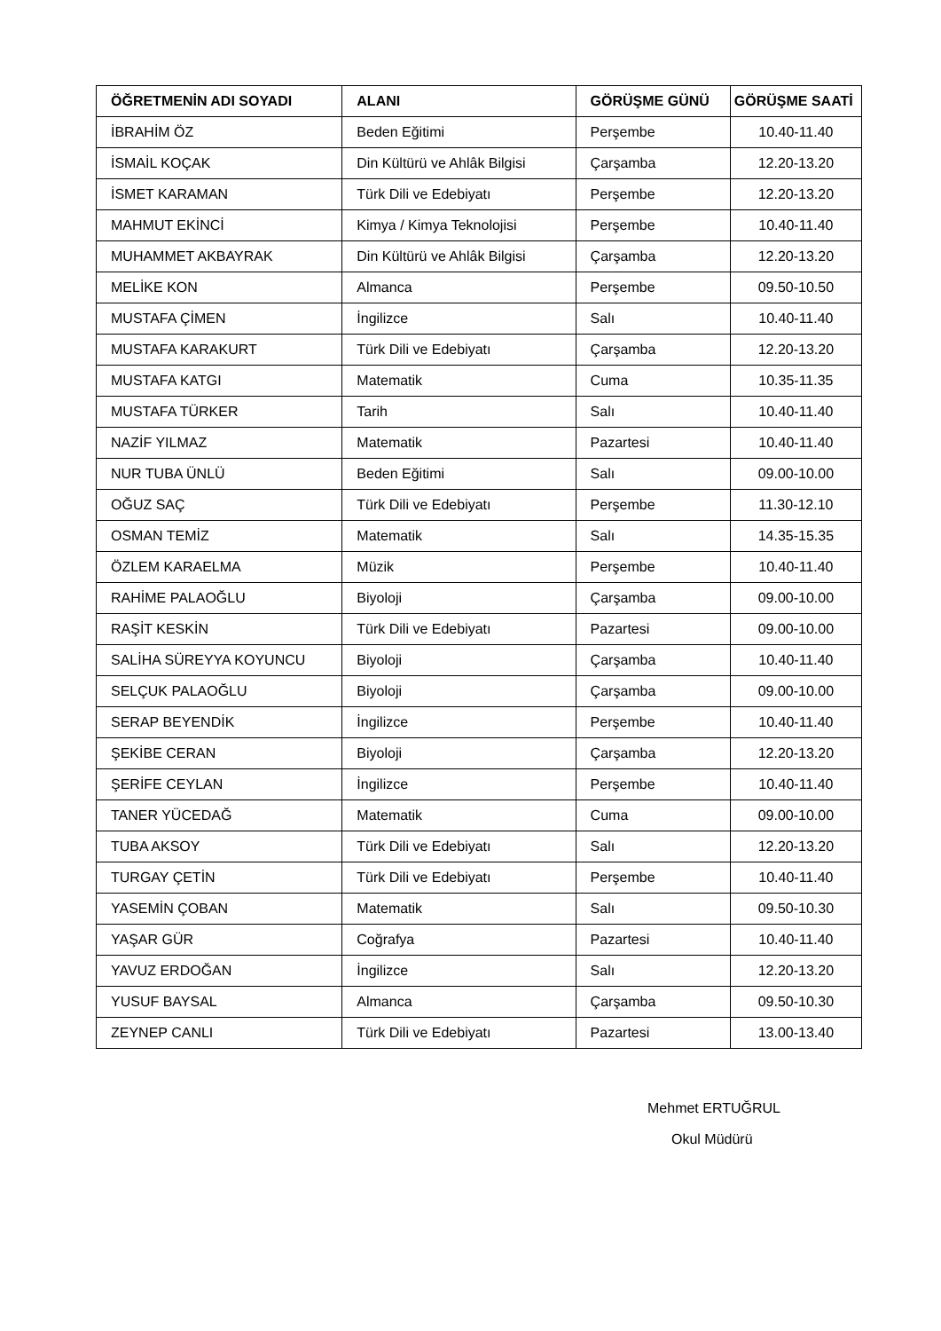| ÖĞRETMENİN ADI SOYADI | ALANI | GÖRÜŞME GÜNÜ | GÖRÜŞME SAATİ |
| --- | --- | --- | --- |
| İBRAHİM ÖZ | Beden Eğitimi | Perşembe | 10.40-11.40 |
| İSMAİL KOÇAK | Din Kültürü ve Ahlâk Bilgisi | Çarşamba | 12.20-13.20 |
| İSMET KARAMAN | Türk Dili ve Edebiyatı | Perşembe | 12.20-13.20 |
| MAHMUT EKİNCİ | Kimya / Kimya Teknolojisi | Perşembe | 10.40-11.40 |
| MUHAMMET AKBAYRAK | Din Kültürü ve Ahlâk Bilgisi | Çarşamba | 12.20-13.20 |
| MELİKE KON | Almanca | Perşembe | 09.50-10.50 |
| MUSTAFA ÇİMEN | İngilizce | Salı | 10.40-11.40 |
| MUSTAFA KARAKURT | Türk Dili ve Edebiyatı | Çarşamba | 12.20-13.20 |
| MUSTAFA KATGI | Matematik | Cuma | 10.35-11.35 |
| MUSTAFA TÜRKER | Tarih | Salı | 10.40-11.40 |
| NAZİF YILMAZ | Matematik | Pazartesi | 10.40-11.40 |
| NUR TUBA ÜNLÜ | Beden Eğitimi | Salı | 09.00-10.00 |
| OĞUZ SAÇ | Türk Dili ve Edebiyatı | Perşembe | 11.30-12.10 |
| OSMAN TEMİZ | Matematik | Salı | 14.35-15.35 |
| ÖZLEM KARAELMA | Müzik | Perşembe | 10.40-11.40 |
| RAHİME PALAOĞLU | Biyoloji | Çarşamba | 09.00-10.00 |
| RAŞİT KESKİN | Türk Dili ve Edebiyatı | Pazartesi | 09.00-10.00 |
| SALİHA SÜREYYA KOYUNCU | Biyoloji | Çarşamba | 10.40-11.40 |
| SELÇUK PALAOĞLU | Biyoloji | Çarşamba | 09.00-10.00 |
| SERAP BEYENDİK | İngilizce | Perşembe | 10.40-11.40 |
| ŞEKİBE CERAN | Biyoloji | Çarşamba | 12.20-13.20 |
| ŞERİFE CEYLAN | İngilizce | Perşembe | 10.40-11.40 |
| TANER YÜCEDAĞ | Matematik | Cuma | 09.00-10.00 |
| TUBA AKSOY | Türk Dili ve Edebiyatı | Salı | 12.20-13.20 |
| TURGAY ÇETİN | Türk Dili ve Edebiyatı | Perşembe | 10.40-11.40 |
| YASEMİN ÇOBAN | Matematik | Salı | 09.50-10.30 |
| YAŞAR GÜR | Coğrafya | Pazartesi | 10.40-11.40 |
| YAVUZ ERDOĞAN | İngilizce | Salı | 12.20-13.20 |
| YUSUF BAYSAL | Almanca | Çarşamba | 09.50-10.30 |
| ZEYNEP CANLI | Türk Dili ve Edebiyatı | Pazartesi | 13.00-13.40 |
Mehmet ERTUĞRUL
Okul Müdürü